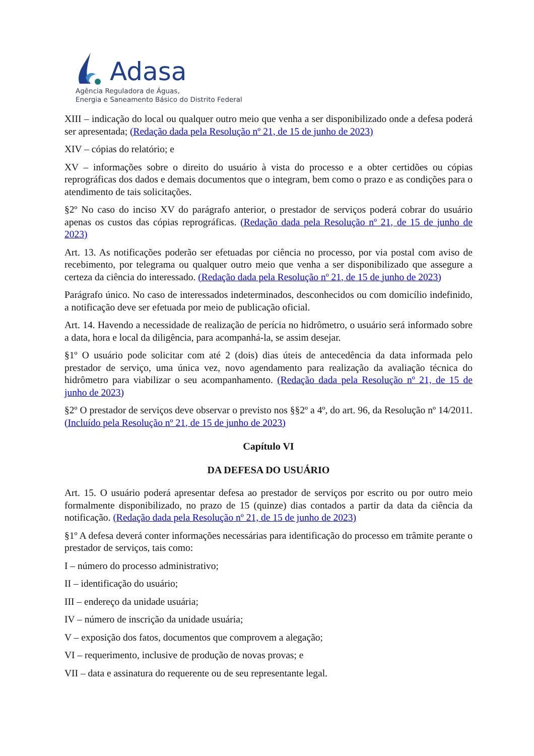Adasa
Agência Reguladora de Águas,
Energia e Saneamento Básico do Distrito Federal
XIII – indicação do local ou qualquer outro meio que venha a ser disponibilizado onde a defesa poderá ser apresentada; (Redação dada pela Resolução nº 21, de 15 de junho de 2023)
XIV – cópias do relatório; e
XV – informações sobre o direito do usuário à vista do processo e a obter certidões ou cópias reprográficas dos dados e demais documentos que o integram, bem como o prazo e as condições para o atendimento de tais solicitações.
§2º No caso do inciso XV do parágrafo anterior, o prestador de serviços poderá cobrar do usuário apenas os custos das cópias reprográficas. (Redação dada pela Resolução nº 21, de 15 de junho de 2023)
Art. 13. As notificações poderão ser efetuadas por ciência no processo, por via postal com aviso de recebimento, por telegrama ou qualquer outro meio que venha a ser disponibilizado que assegure a certeza da ciência do interessado. (Redação dada pela Resolução nº 21, de 15 de junho de 2023)
Parágrafo único. No caso de interessados indeterminados, desconhecidos ou com domicílio indefinido, a notificação deve ser efetuada por meio de publicação oficial.
Art. 14. Havendo a necessidade de realização de perícia no hidrômetro, o usuário será informado sobre a data, hora e local da diligência, para acompanhá-la, se assim desejar.
§1º O usuário pode solicitar com até 2 (dois) dias úteis de antecedência da data informada pelo prestador de serviço, uma única vez, novo agendamento para realização da avaliação técnica do hidrômetro para viabilizar o seu acompanhamento. (Redação dada pela Resolução nº 21, de 15 de junho de 2023)
§2º O prestador de serviços deve observar o previsto nos §§2º a 4º, do art. 96, da Resolução nº 14/2011. (Incluído pela Resolução nº 21, de 15 de junho de 2023)
Capítulo VI
DA DEFESA DO USUÁRIO
Art. 15. O usuário poderá apresentar defesa ao prestador de serviços por escrito ou por outro meio formalmente disponibilizado, no prazo de 15 (quinze) dias contados a partir da data da ciência da notificação. (Redação dada pela Resolução nº 21, de 15 de junho de 2023)
§1º A defesa deverá conter informações necessárias para identificação do processo em trâmite perante o prestador de serviços, tais como:
I – número do processo administrativo;
II – identificação do usuário;
III – endereço da unidade usuária;
IV – número de inscrição da unidade usuária;
V – exposição dos fatos, documentos que comprovem a alegação;
VI – requerimento, inclusive de produção de novas provas; e
VII – data e assinatura do requerente ou de seu representante legal.